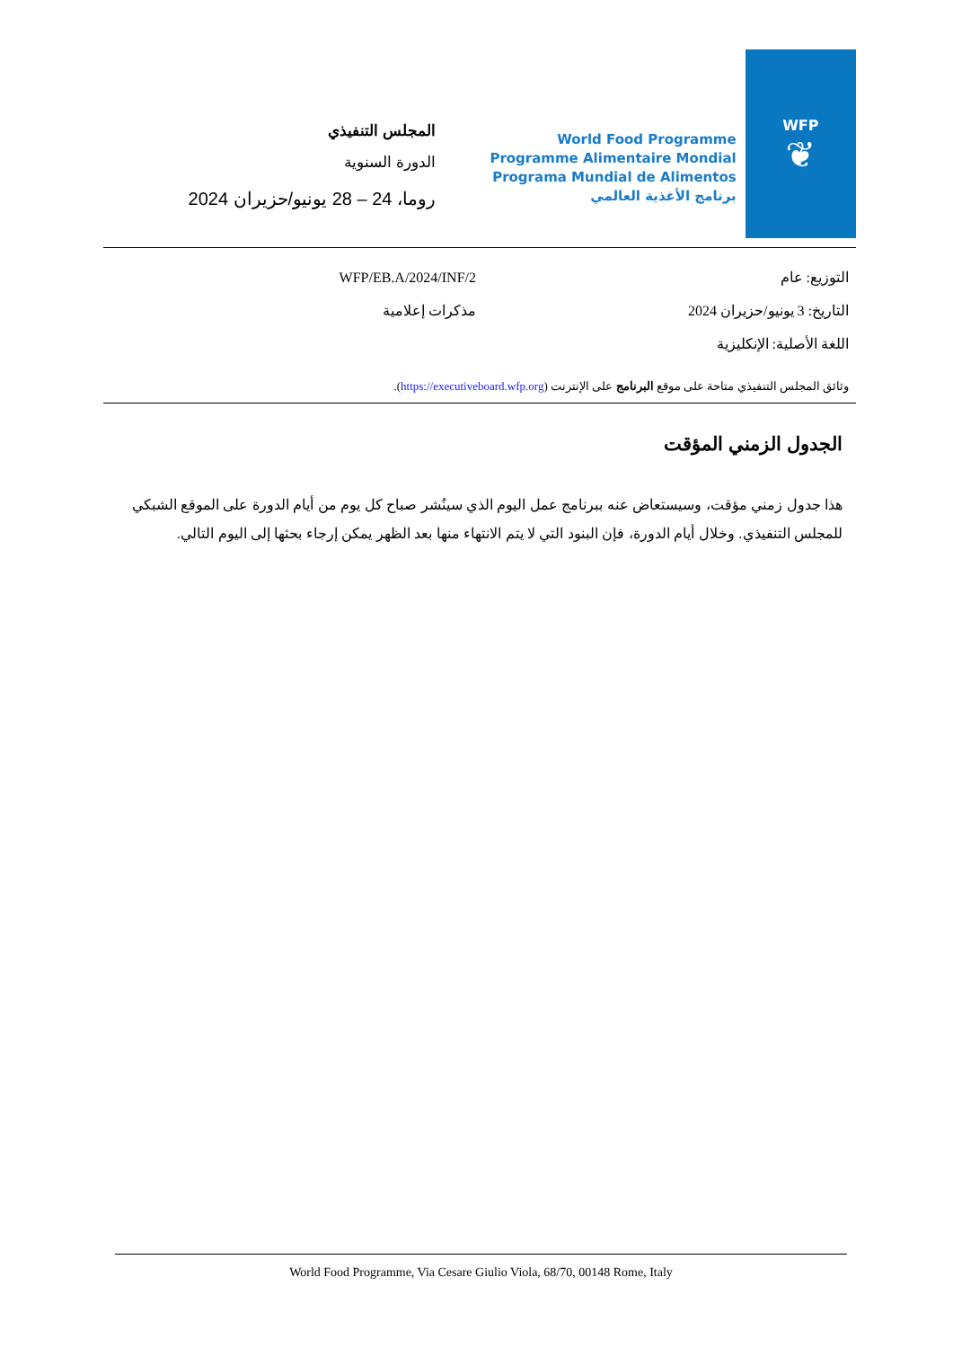المجلس التنفيذي
الدورة السنوية
روما، 24 – 28 يونيو/حزيران 2024
World Food Programme
Programme Alimentaire Mondial
Programa Mundial de Alimentos
برنامج الأغذية العالمي
WFP
❦
التوزيع: عام
التاريخ: 3 يونيو/حزيران 2024
اللغة الأصلية: الإنكليزية
WFP/EB.A/2024/INF/2
مذكرات إعلامية
وثائق المجلس التنفيذي متاحة على موقع البرنامج على الإنترنت (https://executiveboard.wfp.org).
الجدول الزمني المؤقت
هذا جدول زمني مؤقت، وسيستعاض عنه ببرنامج عمل اليوم الذي سينُشر صباح كل يوم من أيام الدورة على الموقع الشبكي للمجلس التنفيذي. وخلال أيام الدورة، فإن البنود التي لا يتم الانتهاء منها بعد الظهر يمكن إرجاء بحثها إلى اليوم التالي.
World Food Programme, Via Cesare Giulio Viola, 68/70, 00148 Rome, Italy